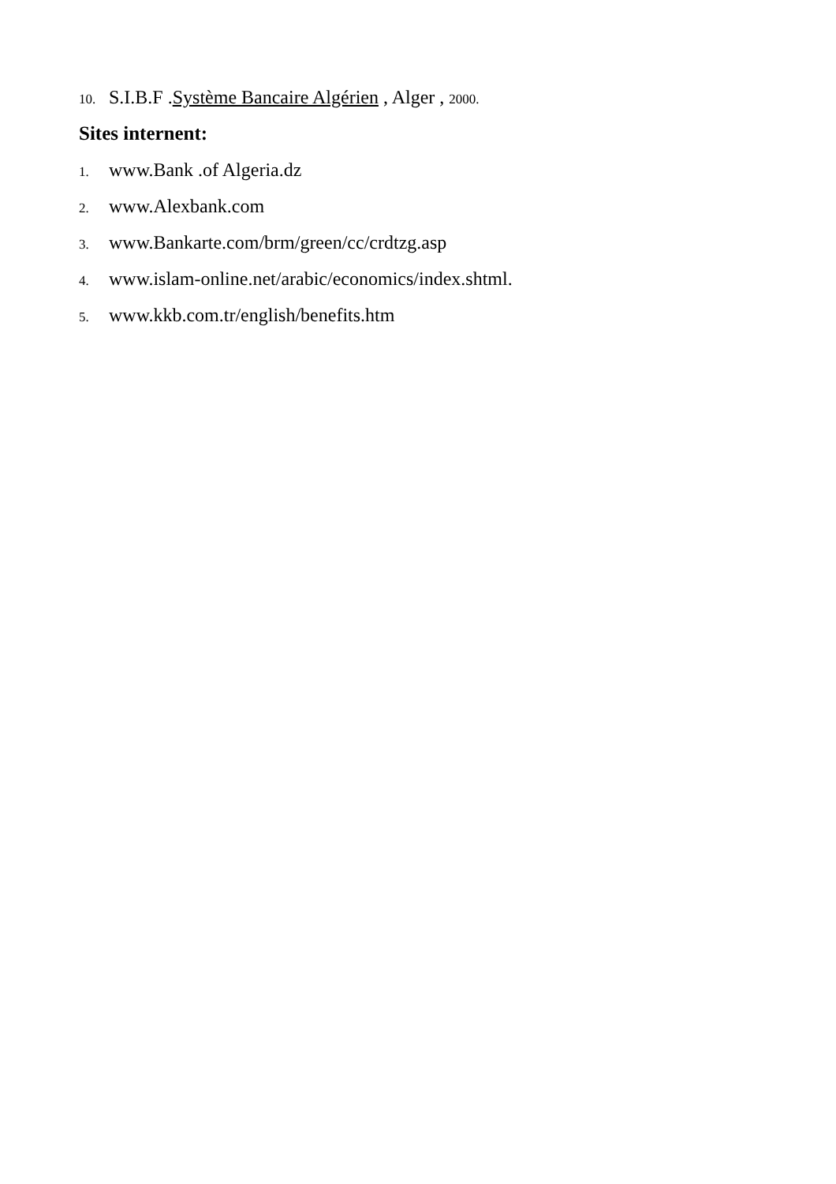10. S.I.B.F .Système Bancaire Algérien , Alger , 2000.
Sites internent:
1. www.Bank .of Algeria.dz
2. www.Alexbank.com
3. www.Bankarte.com/brm/green/cc/crdtzg.asp
4. www.islam-online.net/arabic/economics/index.shtml.
5. www.kkb.com.tr/english/benefits.htm